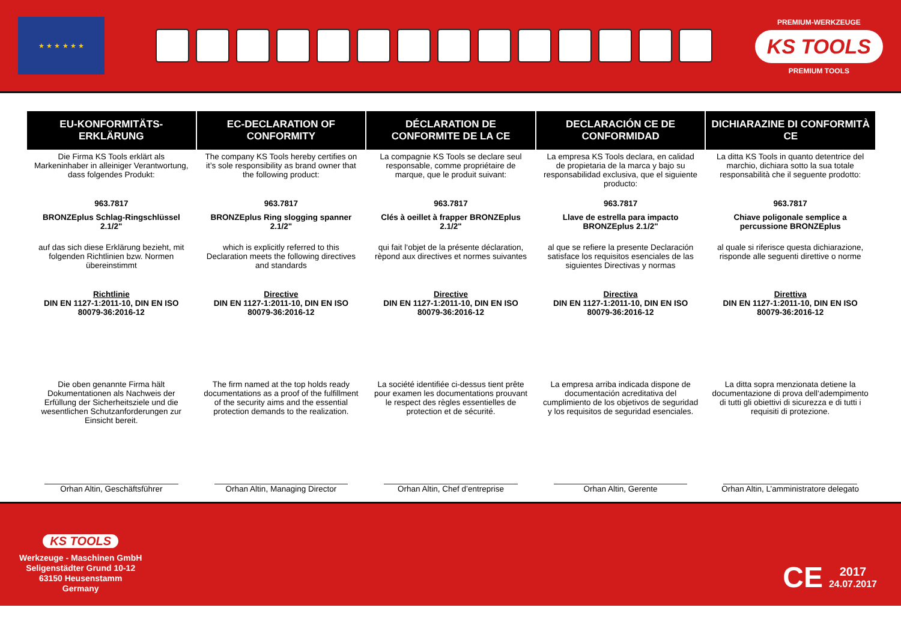★ ★ ★ ★ ★ ★
PREMIUM-WERKZEUGE
KS TOOLS
PREMIUM TOOLS
| EU-KONFORMITÄTS-ERKLÄRUNG | EC-DECLARATION OF CONFORMITY | DÉCLARATION DE CONFORMITE DE LA CE | DECLARACIÓN CE DE CONFORMIDAD | DICHIARAZINE DI CONFORMITÀ CE |
| --- | --- | --- | --- | --- |
| Die Firma KS Tools erklärt als Markeninhaber in alleiniger Verantwortung, dass folgendes Produkt: | The company KS Tools hereby certifies on it’s sole responsibility as brand owner that the following product: | La compagnie KS Tools se declare seul responsable, comme propriétaire de marque, que le produit suivant: | La empresa KS Tools declara, en calidad de propietaria de la marca y bajo su responsabilidad exclusiva, que el siguiente producto: | La ditta KS Tools in quanto detentrice del marchio, dichiara sotto la sua totale responsabilità che il seguente prodotto: |
| 963.7817 | 963.7817 | 963.7817 | 963.7817 | 963.7817 |
| BRONZEplus Schlag-Ringschlüssel 2.1/2" | BRONZEplus Ring slogging spanner 2.1/2" | Clés à oeillet à frapper BRONZEplus 2.1/2" | Llave de estrella para impacto BRONZEplus 2.1/2" | Chiave poligonale semplice a percussione BRONZEplus |
| auf das sich diese Erklärung bezieht, mit folgenden Richtlinien bzw. Normen übereinstimmt | which is explicitly referred to this Declaration meets the following directives and standards | qui fait l‘objet de la présente déclaration, rèpond aux directives et normes suivantes | al que se refiere la presente Declaración satisface los requisitos esenciales de las siguientes Directivas y normas | al quale si riferisce questa dichiarazione, risponde alle seguenti direttive o norme |
| Richtlinie DIN EN 1127-1:2011-10, DIN EN ISO 80079-36:2016-12 | Directive DIN EN 1127-1:2011-10, DIN EN ISO 80079-36:2016-12 | Directive DIN EN 1127-1:2011-10, DIN EN ISO 80079-36:2016-12 | Directiva DIN EN 1127-1:2011-10, DIN EN ISO 80079-36:2016-12 | Direttiva DIN EN 1127-1:2011-10, DIN EN ISO 80079-36:2016-12 |
| Die oben genannte Firma hält Dokumentationen als Nachweis der Erfüllung der Sicherheitsziele und die wesentlichen Schutzanforderungen zur Einsicht bereit. | The firm named at the top holds ready documentations as a proof of the fulfillment of the security aims and the essential protection demands to the realization. | La société identifiée ci-dessus tient prête pour examen les documentations prouvant le respect des règles essentielles de protection et de sécurité. | La empresa arriba indicada dispone de documentación acreditativa del cumplimiento de los objetivos de seguridad y los requisitos de seguridad esenciales. | La ditta sopra menzionata detiene la documentazione di prova dell‘adempimento di tutti gli obiettivi di sicurezza e di tutti i requisiti di protezione. |
| Orhan Altin, Geschäftsführer | Orhan Altin, Managing Director | Orhan Altin, Chef d’entreprise | Orhan Altin, Gerente | Orhan Altin, L’amministratore delegato |
KS TOOLS
Werkzeuge - Maschinen GmbH
Seligenstädter Grund 10-12
63150 Heusenstamm
Germany
CE 2017
24.07.2017